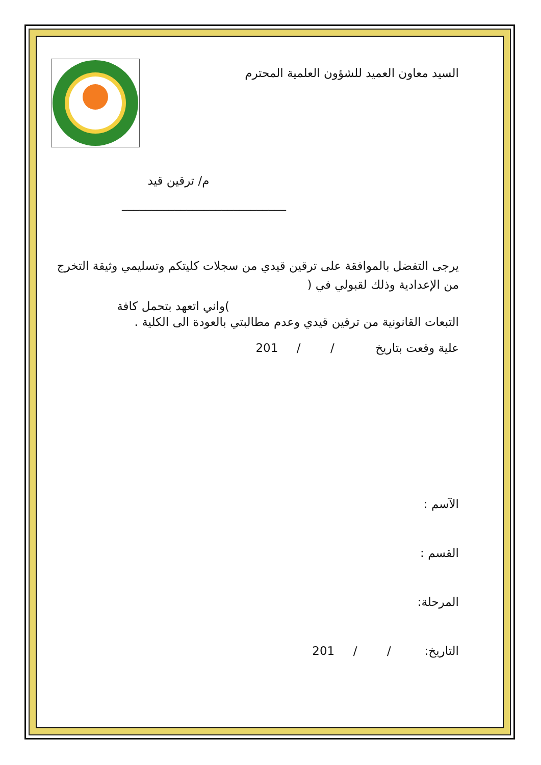السيد معاون العميد للشؤون العلمية المحترم
م/ ترقين قيد
____________________________
يرجى التفضل بالموافقة على ترقين قيدي من سجلات كليتكم وتسليمي وثيقة التخرج من الإعدادية وذلك لقبولي في (
)واني اتعهد بتحمل كافة
التبعات القانونية من ترقين قيدي وعدم مطالبتي بالعودة الى الكلية .
علية وقعت بتاريخ / / 201
الآسم :
القسم :
المرحلة:
التاريخ: / / 201